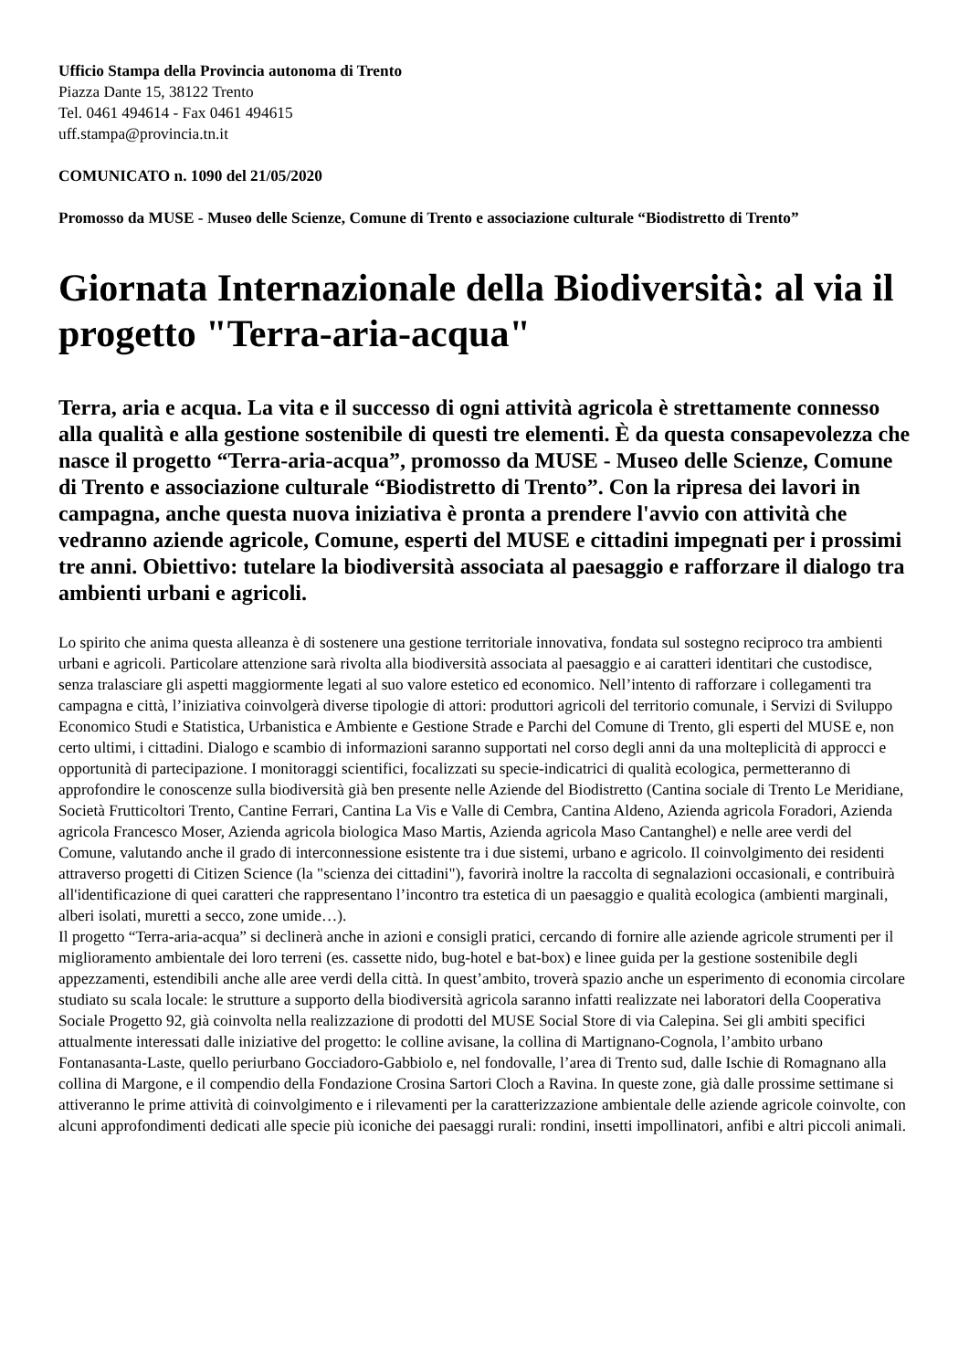Ufficio Stampa della Provincia autonoma di Trento
Piazza Dante 15, 38122 Trento
Tel. 0461 494614 - Fax 0461 494615
uff.stampa@provincia.tn.it
COMUNICATO n. 1090 del 21/05/2020
Promosso da MUSE - Museo delle Scienze, Comune di Trento e associazione culturale “Biodistretto di Trento”
Giornata Internazionale della Biodiversità: al via il progetto "Terra-aria-acqua"
Terra, aria e acqua. La vita e il successo di ogni attività agricola è strettamente connesso alla qualità e alla gestione sostenibile di questi tre elementi. È da questa consapevolezza che nasce il progetto “Terra-aria-acqua”, promosso da MUSE - Museo delle Scienze, Comune di Trento e associazione culturale “Biodistretto di Trento”. Con la ripresa dei lavori in campagna, anche questa nuova iniziativa è pronta a prendere l'avvio con attività che vedranno aziende agricole, Comune, esperti del MUSE e cittadini impegnati per i prossimi tre anni. Obiettivo: tutelare la biodiversità associata al paesaggio e rafforzare il dialogo tra ambienti urbani e agricoli.
Lo spirito che anima questa alleanza è di sostenere una gestione territoriale innovativa, fondata sul sostegno reciproco tra ambienti urbani e agricoli. Particolare attenzione sarà rivolta alla biodiversità associata al paesaggio e ai caratteri identitari che custodisce, senza tralasciare gli aspetti maggiormente legati al suo valore estetico ed economico. Nell’intento di rafforzare i collegamenti tra campagna e città, l’iniziativa coinvolgerà diverse tipologie di attori: produttori agricoli del territorio comunale, i Servizi di Sviluppo Economico Studi e Statistica, Urbanistica e Ambiente e Gestione Strade e Parchi del Comune di Trento, gli esperti del MUSE e, non certo ultimi, i cittadini. Dialogo e scambio di informazioni saranno supportati nel corso degli anni da una molteplicità di approcci e opportunità di partecipazione. I monitoraggi scientifici, focalizzati su specie-indicatrici di qualità ecologica, permetteranno di approfondire le conoscenze sulla biodiversità già ben presente nelle Aziende del Biodistretto (Cantina sociale di Trento Le Meridiane, Società Frutticoltori Trento, Cantine Ferrari, Cantina La Vis e Valle di Cembra, Cantina Aldeno, Azienda agricola Foradori, Azienda agricola Francesco Moser, Azienda agricola biologica Maso Martis, Azienda agricola Maso Cantanghel) e nelle aree verdi del Comune, valutando anche il grado di interconnessione esistente tra i due sistemi, urbano e agricolo. Il coinvolgimento dei residenti attraverso progetti di Citizen Science (la "scienza dei cittadini"), favorirà inoltre la raccolta di segnalazioni occasionali, e contribuirà all'identificazione di quei caratteri che rappresentano l’incontro tra estetica di un paesaggio e qualità ecologica (ambienti marginali, alberi isolati, muretti a secco, zone umide…).
Il progetto “Terra-aria-acqua” si declinerà anche in azioni e consigli pratici, cercando di fornire alle aziende agricole strumenti per il miglioramento ambientale dei loro terreni (es. cassette nido, bug-hotel e bat-box) e linee guida per la gestione sostenibile degli appezzamenti, estendibili anche alle aree verdi della città. In quest’ambito, troverà spazio anche un esperimento di economia circolare studiato su scala locale: le strutture a supporto della biodiversità agricola saranno infatti realizzate nei laboratori della Cooperativa Sociale Progetto 92, già coinvolta nella realizzazione di prodotti del MUSE Social Store di via Calepina. Sei gli ambiti specifici attualmente interessati dalle iniziative del progetto: le colline avisane, la collina di Martignano-Cognola, l’ambito urbano Fontanasanta-Laste, quello periurbano Gocciadoro-Gabbiolo e, nel fondovalle, l’area di Trento sud, dalle Ischie di Romagnano alla collina di Margone, e il compendio della Fondazione Crosina Sartori Cloch a Ravina. In queste zone, già dalle prossime settimane si attiveranno le prime attività di coinvolgimento e i rilevamenti per la caratterizzazione ambientale delle aziende agricole coinvolte, con alcuni approfondimenti dedicati alle specie più iconiche dei paesaggi rurali: rondini, insetti impollinatori, anfibi e altri piccoli animali.